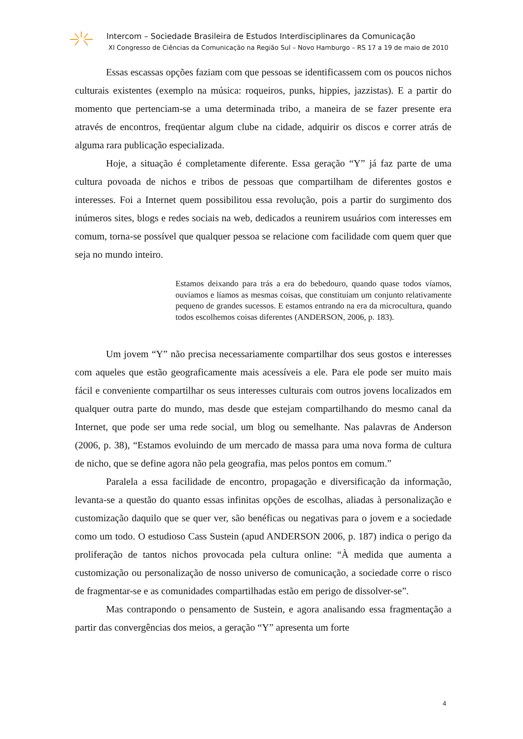Intercom – Sociedade Brasileira de Estudos Interdisciplinares da Comunicação
XI Congresso de Ciências da Comunicação na Região Sul – Novo Hamburgo – RS 17 a 19 de maio de 2010
Essas escassas opções faziam com que pessoas se identificassem com os poucos nichos culturais existentes (exemplo na música: roqueiros, punks, hippies, jazzistas). E a partir do momento que pertenciam-se a uma determinada tribo, a maneira de se fazer presente era através de encontros, freqüentar algum clube na cidade, adquirir os discos e correr atrás de alguma rara publicação especializada.
Hoje, a situação é completamente diferente. Essa geração “Y” já faz parte de uma cultura povoada de nichos e tribos de pessoas que compartilham de diferentes gostos e interesses. Foi a Internet quem possibilitou essa revolução, pois a partir do surgimento dos inúmeros sites, blogs e redes sociais na web, dedicados a reunirem usuários com interesses em comum, torna-se possível que qualquer pessoa se relacione com facilidade com quem quer que seja no mundo inteiro.
Estamos deixando para trás a era do bebedouro, quando quase todos víamos, ouvíamos e líamos as mesmas coisas, que constituíam um conjunto relativamente pequeno de grandes sucessos. E estamos entrando na era da microcultura, quando todos escolhemos coisas diferentes (ANDERSON, 2006, p. 183).
Um jovem “Y” não precisa necessariamente compartilhar dos seus gostos e interesses com aqueles que estão geograficamente mais acessíveis a ele. Para ele pode ser muito mais fácil e conveniente compartilhar os seus interesses culturais com outros jovens localizados em qualquer outra parte do mundo, mas desde que estejam compartilhando do mesmo canal da Internet, que pode ser uma rede social, um blog ou semelhante. Nas palavras de Anderson (2006, p. 38), “Estamos evoluindo de um mercado de massa para uma nova forma de cultura de nicho, que se define agora não pela geografia, mas pelos pontos em comum.”
Paralela a essa facilidade de encontro, propagação e diversificação da informação, levanta-se a questão do quanto essas infinitas opções de escolhas, aliadas à personalização e customização daquilo que se quer ver, são benéficas ou negativas para o jovem e a sociedade como um todo. O estudioso Cass Sustein (apud ANDERSON 2006, p. 187) indica o perigo da proliferação de tantos nichos provocada pela cultura online: “À medida que aumenta a customização ou personalização de nosso universo de comunicação, a sociedade corre o risco de fragmentar-se e as comunidades compartilhadas estão em perigo de dissolver-se”.
Mas contrapondo o pensamento de Sustein, e agora analisando essa fragmentação a partir das convergências dos meios, a geração “Y” apresenta um forte
4